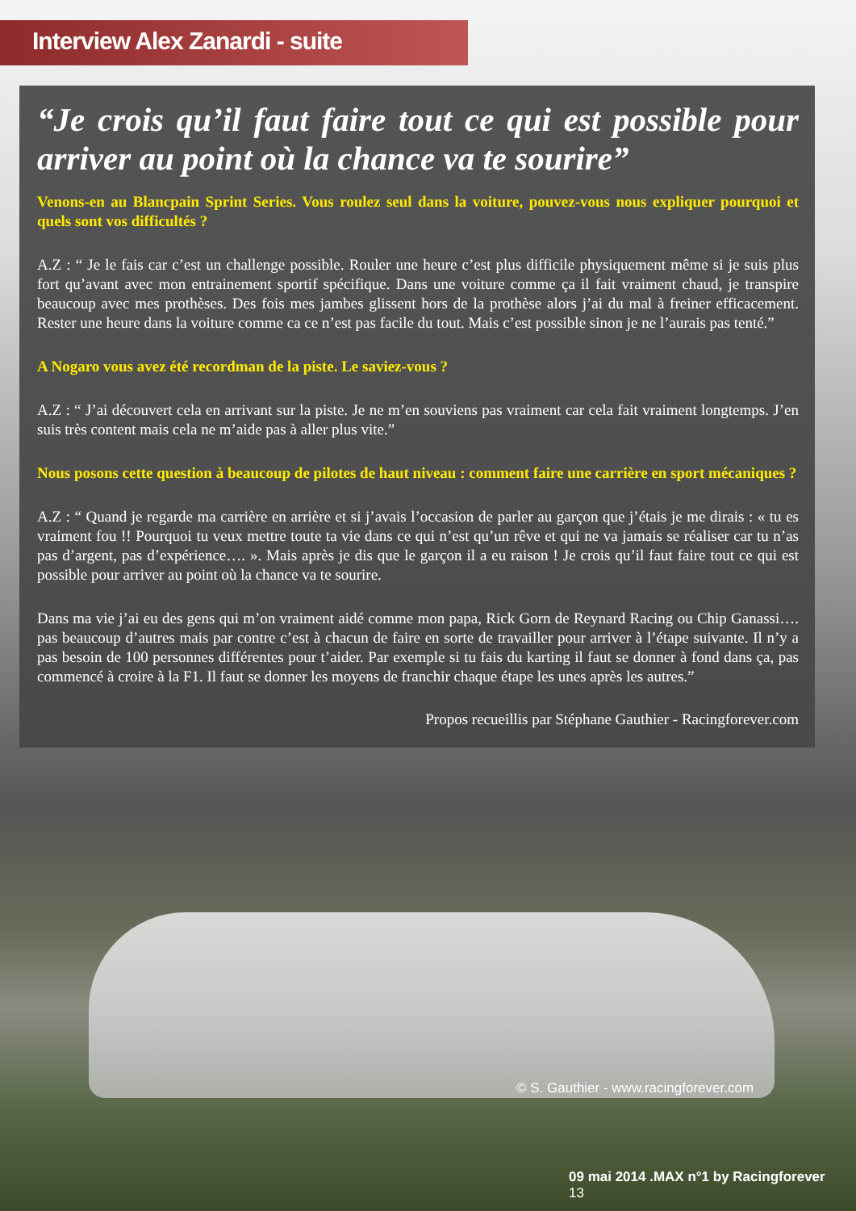Interview Alex Zanardi - suite
“Je crois qu’il faut faire tout ce qui est possible pour arriver au point où la chance va te sourire”
Venons-en au Blancpain Sprint Series. Vous roulez seul dans la voiture, pouvez-vous nous expliquer pourquoi et quels sont vos difficultés ?
A.Z : “ Je le fais car c’est un challenge possible. Rouler une heure c’est plus difficile physiquement même si je suis plus fort qu’avant avec mon entrainement sportif spécifique. Dans une voiture comme ça il fait vraiment chaud, je transpire beaucoup avec mes prothèses. Des fois mes jambes glissent hors de la prothèse alors j’ai du mal à freiner efficacement. Rester une heure dans la voiture comme ca ce n’est pas facile du tout. Mais c’est possible sinon je ne l’aurais pas tenté.”
A Nogaro vous avez été recordman de la piste. Le saviez-vous ?
A.Z : “ J’ai découvert cela en arrivant sur la piste. Je ne m’en souviens pas vraiment car cela fait vraiment longtemps. J’en suis très content mais cela ne m’aide pas à aller plus vite.”
Nous posons cette question à beaucoup de pilotes de haut niveau : comment faire une carrière en sport mécaniques ?
A.Z : “ Quand je regarde ma carrière en arrière et si j’avais l’occasion de parler au garçon que j’étais je me dirais : « tu es vraiment fou !! Pourquoi tu veux mettre toute ta vie dans ce qui n’est qu’un rêve et qui ne va jamais se réaliser car tu n’as pas d’argent, pas d’expérience…. ». Mais après je dis que le garçon il a eu raison ! Je crois qu’il faut faire tout ce qui est possible pour arriver au point où la chance va te sourire.
Dans ma vie j’ai eu des gens qui m’on vraiment aidé comme mon papa, Rick Gorn de Reynard Racing ou Chip Ganassi…. pas beaucoup d’autres mais par contre c’est à chacun de faire en sorte de travailler pour arriver à l’étape suivante. Il n’y a pas besoin de 100 personnes différentes pour t’aider. Par exemple si tu fais du karting il faut se donner à fond dans ça, pas commencé à croire à la F1. Il faut se donner les moyens de franchir chaque étape les unes après les autres.”
Propos recueillis par Stéphane Gauthier - Racingforever.com
© S. Gauthier - www.racingforever.com
09 mai 2014 .MAX n°1 by Racingforever 13